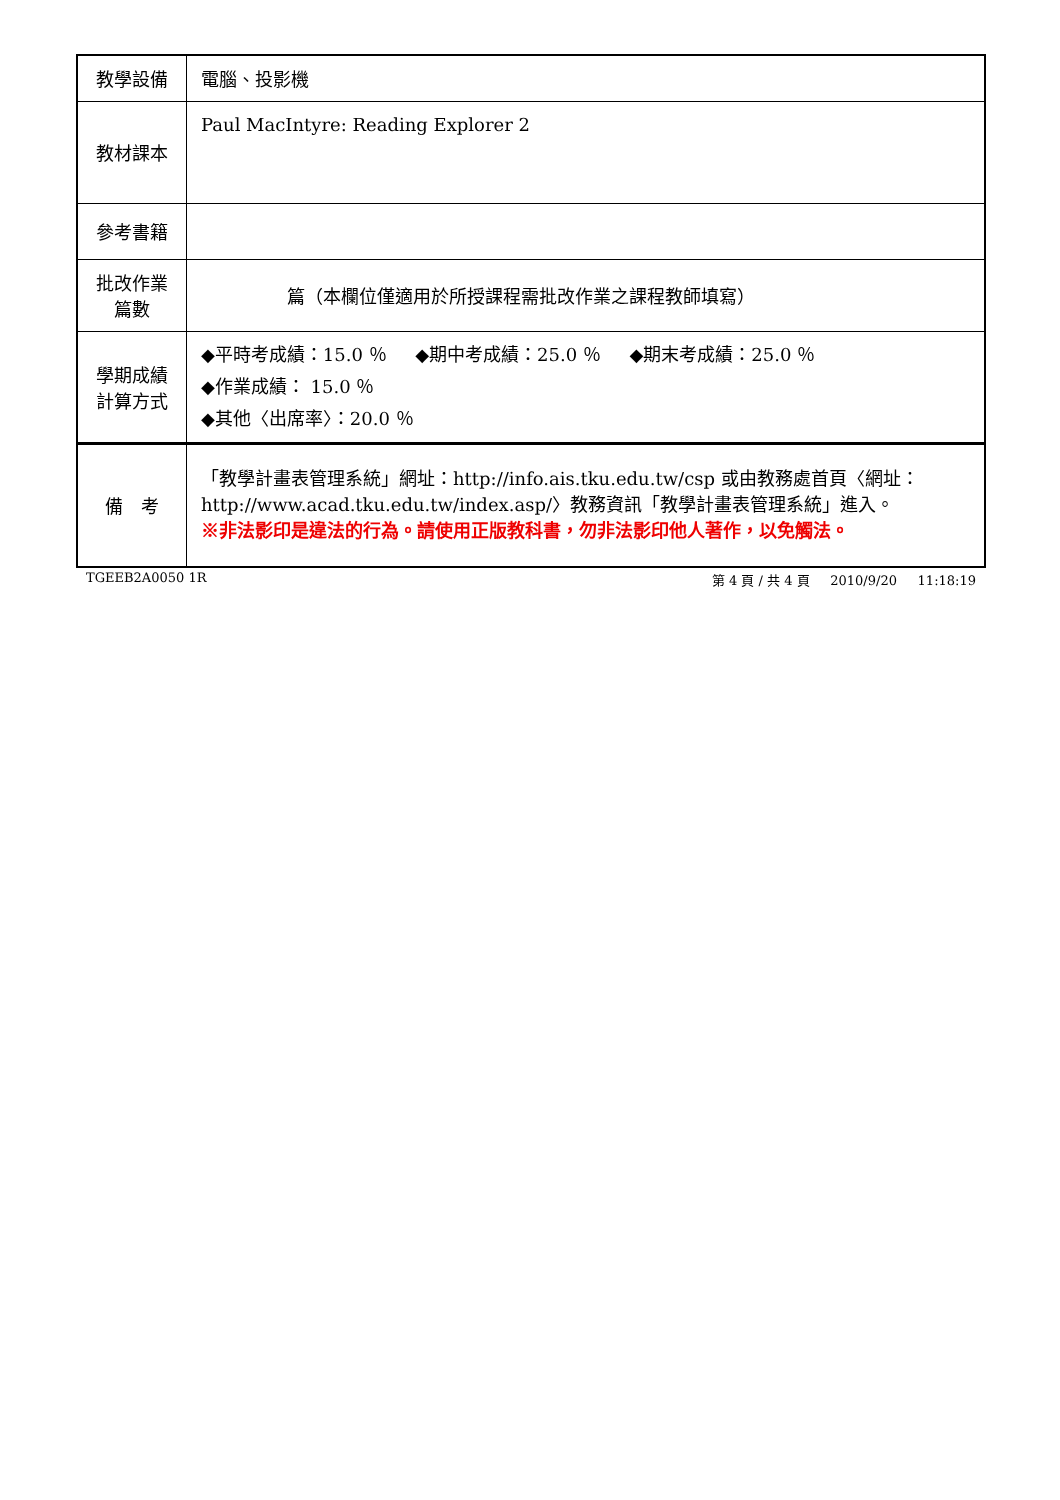| 教學設備 | 電腦、投影機 |
| 教材課本 | Paul MacIntyre: Reading Explorer 2 |
| 參考書籍 | |
| 批改作業 篇數 | 篇（本欄位僅適用於所授課程需批改作業之課程教師填寫） |
| 學期成績 計算方式 | ◆平時考成績：15.0 ％ ◆期中考成績：25.0 ％ ◆期末考成績：25.0 ％ ◆作業成績： 15.0 ％ ◆其他〈出席率〉：20.0 ％ |
| 備 考 | 「教學計畫表管理系統」網址： http://info.ais.tku.edu.tw/csp 或由教務處首頁〈網址： http://www.acad.tku.edu.tw/index.asp/ 〉教務資訊「教學計畫表管理系統」進入。 ※非法影印是違法的行為。請使用正版教科書，勿非法影印他人著作，以免觸法。 |
TGEEB2A0050 1R 第 4 頁 / 共 4 頁 2010/9/20 11:18:19